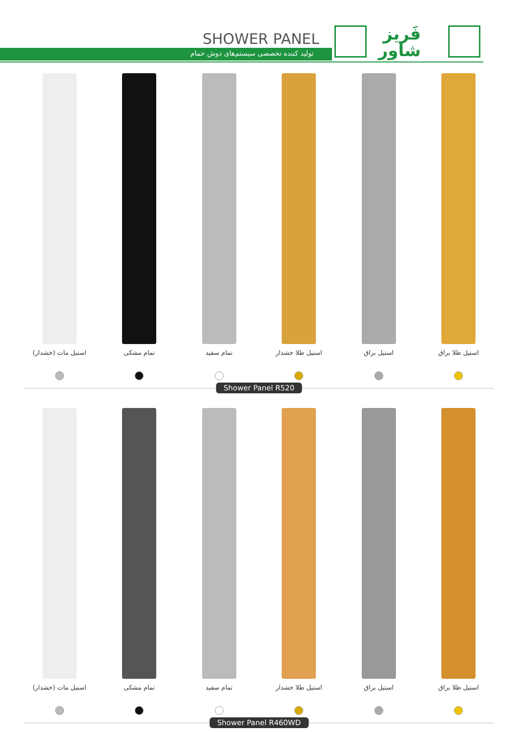SHOWER PANEL
تولید کننده تخصصی سیستم‌های دوش حمام
فَریز
شاور
استیل مات (خشدار)
تمام مشکی تمام سفید استیل طلا خشدار
استیل براق استیل طلا براق
Shower Panel R520
استیل مات (خشدار)
تمام مشکی تمام سفید استیل طلا خشدار
استیل براق استیل طلا براق
Shower Panel R460WD